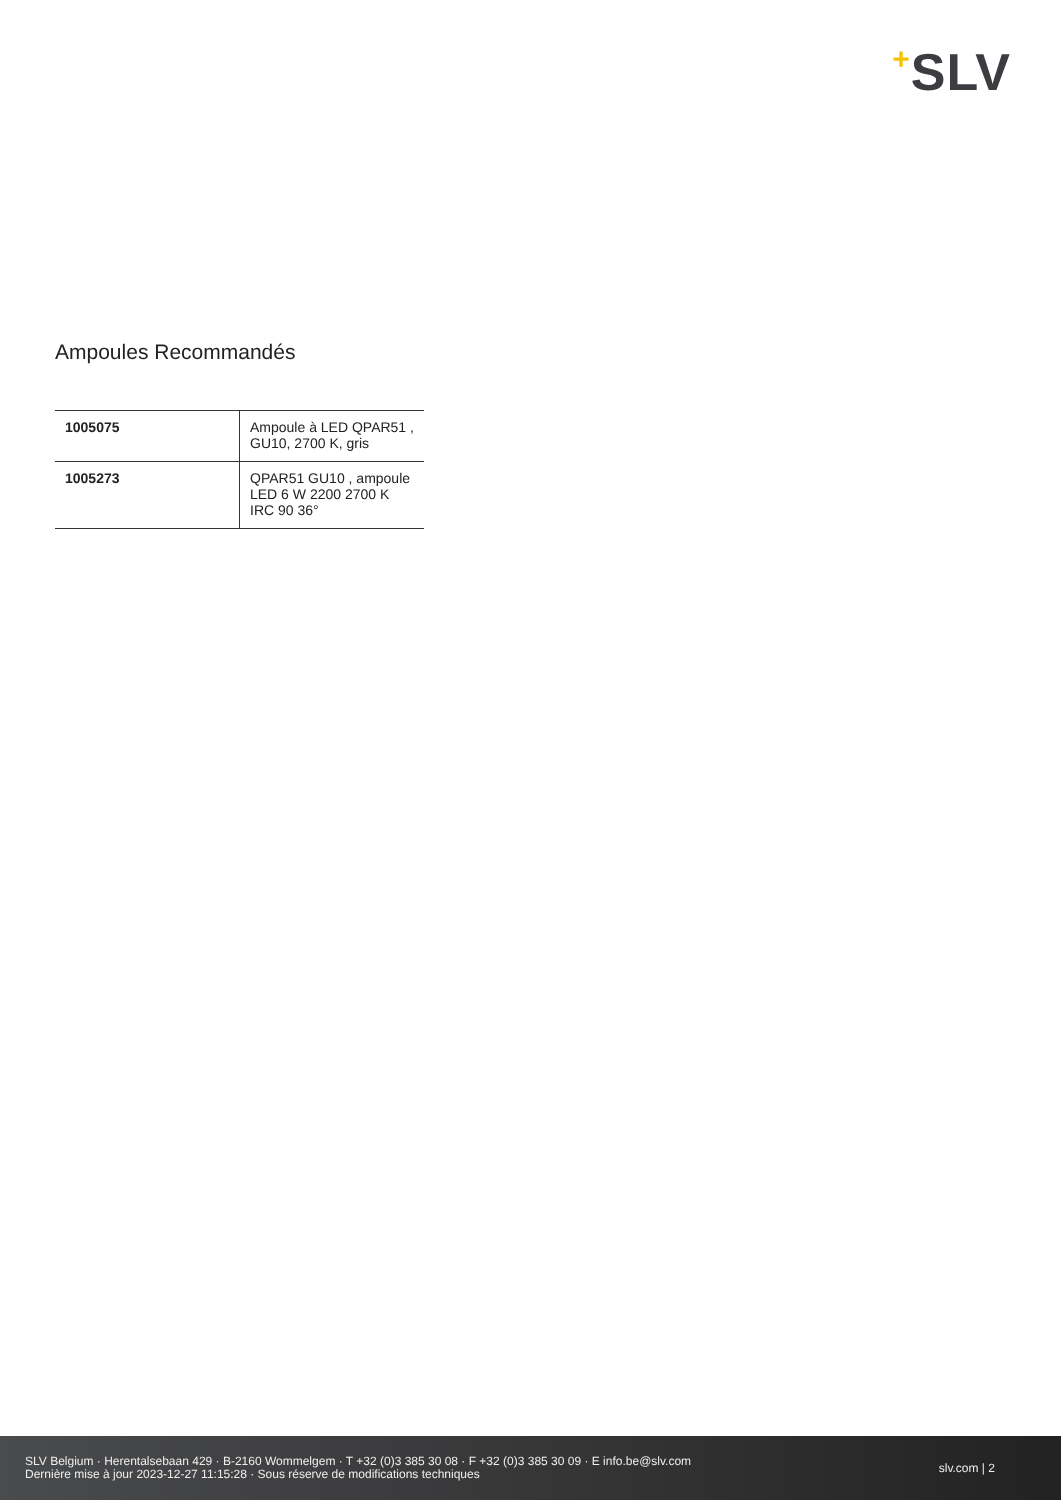+SLV
Ampoules Recommandés
| 1005075 | Ampoule à LED QPAR51 , GU10, 2700 K, gris |
| 1005273 | QPAR51 GU10 , ampoule LED 6 W 2200 2700 K IRC 90 36° |
SLV Belgium · Herentalsebaan 429 · B-2160 Wommelgem · T +32 (0)3 385 30 08 · F +32 (0)3 385 30 09 · E info.be@slv.com
Dernière mise à jour 2023-12-27 11:15:28 · Sous réserve de modifications techniques
slv.com | 2